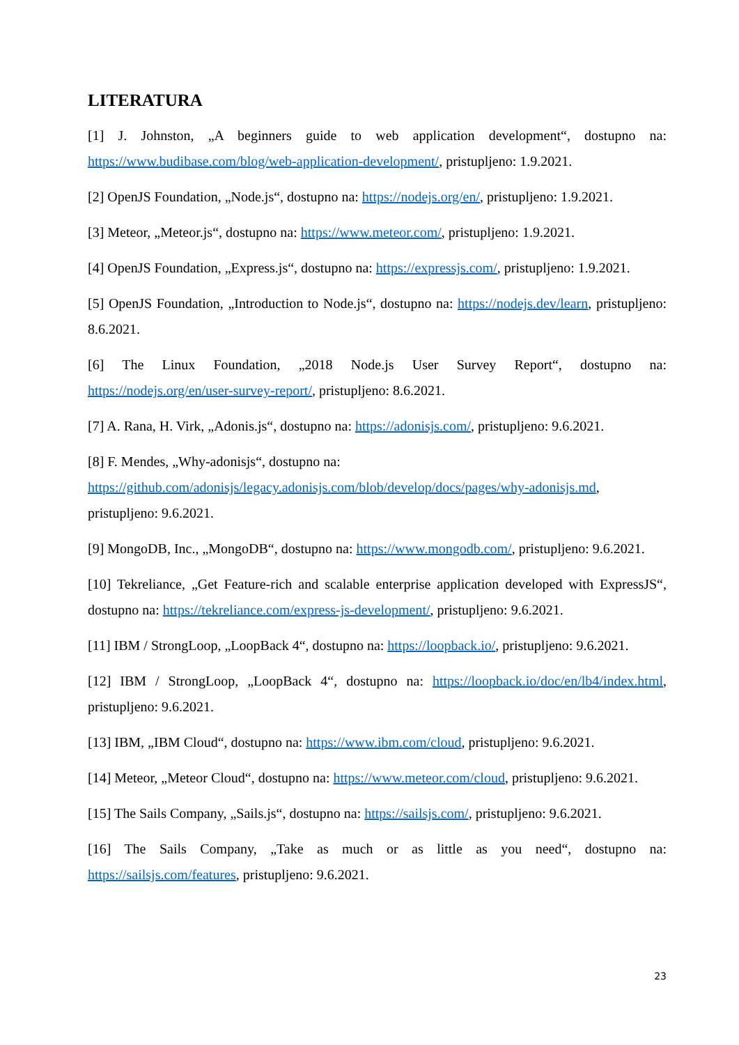LITERATURA
[1] J. Johnston, „A beginners guide to web application development“, dostupno na: https://www.budibase.com/blog/web-application-development/, pristupljeno: 1.9.2021.
[2] OpenJS Foundation, „Node.js“, dostupno na: https://nodejs.org/en/, pristupljeno: 1.9.2021.
[3] Meteor, „Meteor.js“, dostupno na: https://www.meteor.com/, pristupljeno: 1.9.2021.
[4] OpenJS Foundation, „Express.js“, dostupno na: https://expressjs.com/, pristupljeno: 1.9.2021.
[5] OpenJS Foundation, „Introduction to Node.js“, dostupno na: https://nodejs.dev/learn, pristupljeno: 8.6.2021.
[6] The Linux Foundation, „2018 Node.js User Survey Report“, dostupno na: https://nodejs.org/en/user-survey-report/, pristupljeno: 8.6.2021.
[7] A. Rana, H. Virk, „Adonis.js“, dostupno na: https://adonisjs.com/, pristupljeno: 9.6.2021.
[8] F. Mendes, „Why-adonisjs“, dostupno na:
https://github.com/adonisjs/legacy.adonisjs.com/blob/develop/docs/pages/why-adonisjs.md, pristupljeno: 9.6.2021.
[9] MongoDB, Inc., „MongoDB“, dostupno na: https://www.mongodb.com/, pristupljeno: 9.6.2021.
[10] Tekreliance, „Get Feature-rich and scalable enterprise application developed with ExpressJS“, dostupno na: https://tekreliance.com/express-js-development/, pristupljeno: 9.6.2021.
[11] IBM / StrongLoop, „LoopBack 4“, dostupno na: https://loopback.io/, pristupljeno: 9.6.2021.
[12] IBM / StrongLoop, „LoopBack 4“, dostupno na: https://loopback.io/doc/en/lb4/index.html, pristupljeno: 9.6.2021.
[13] IBM, „IBM Cloud“, dostupno na: https://www.ibm.com/cloud, pristupljeno: 9.6.2021.
[14] Meteor, „Meteor Cloud“, dostupno na: https://www.meteor.com/cloud, pristupljeno: 9.6.2021.
[15] The Sails Company, „Sails.js“, dostupno na: https://sailsjs.com/, pristupljeno: 9.6.2021.
[16] The Sails Company, „Take as much or as little as you need“, dostupno na: https://sailsjs.com/features, pristupljeno: 9.6.2021.
23